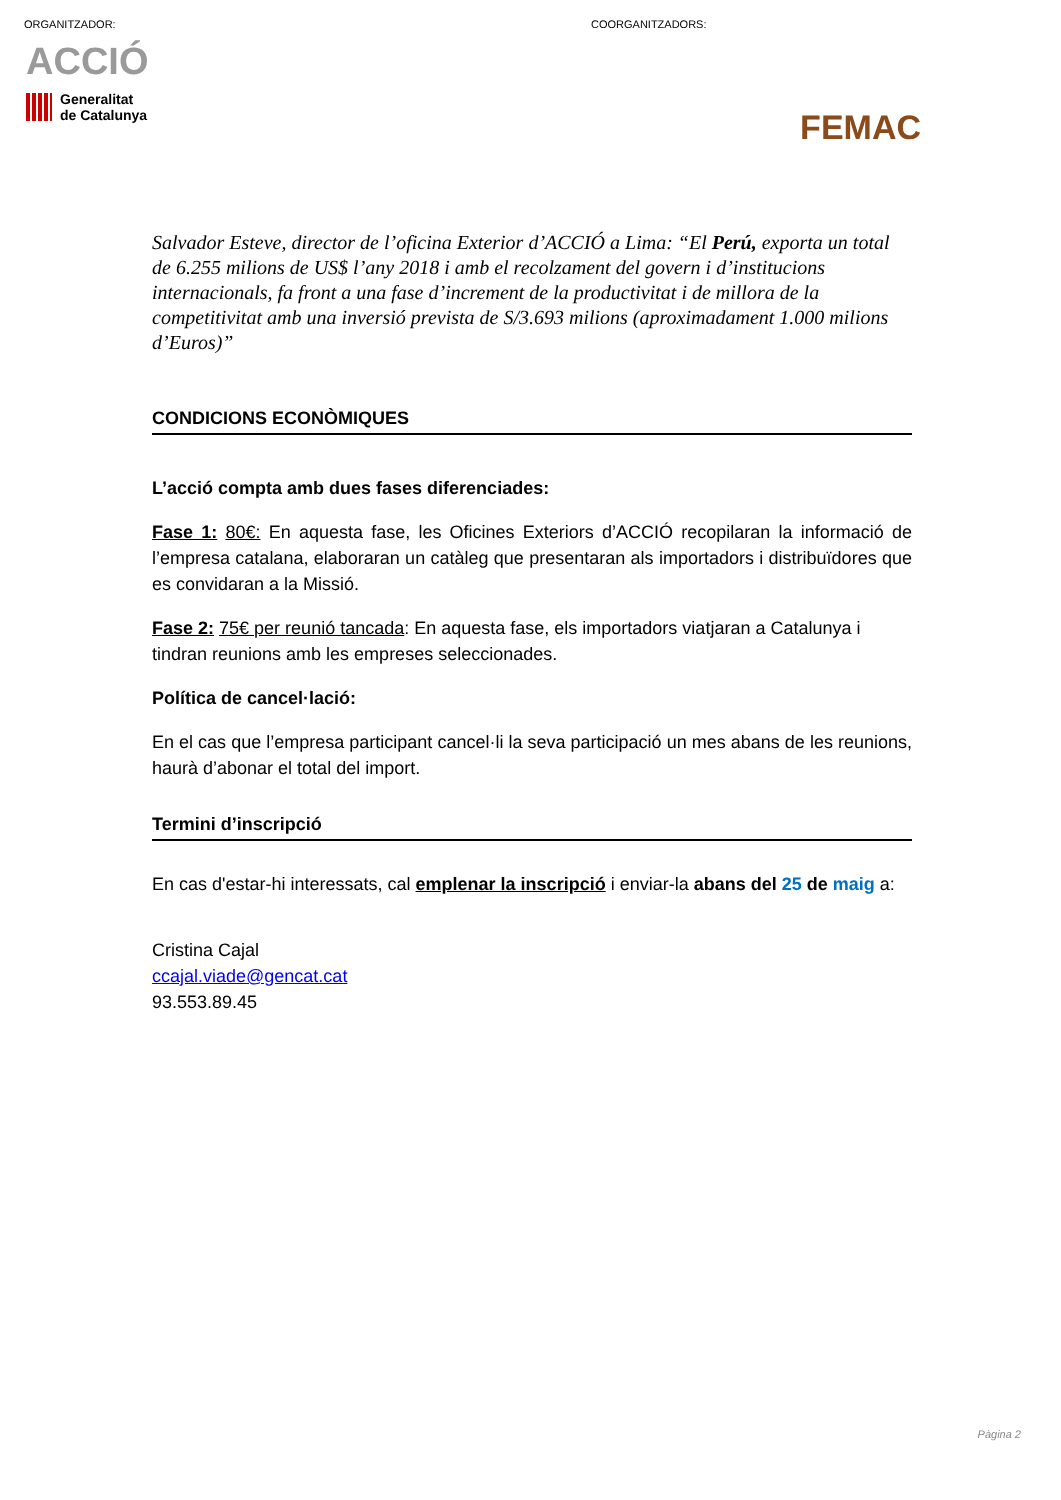ORGANITZADOR: COORGANITZADORS:
ACCIÓ
Generalitat
de Catalunya
FEMAC
Salvador Esteve, director de l’oficina Exterior d’ACCIÓ a Lima: “El Perú, exporta un total de 6.255 milions de US$ l’any 2018 i amb el recolzament del govern i d’institucions internacionals, fa front a una fase d’increment de la productivitat i de millora de la competitivitat amb una inversió prevista de S/3.693 milions (aproximadament 1.000 milions d’Euros)”
CONDICIONS ECONÒMIQUES
L’acció compta amb dues fases diferenciades:
Fase 1: 80€: En aquesta fase, les Oficines Exteriors d’ACCIÓ recopilaran la informació de l’empresa catalana, elaboraran un catàleg que presentaran als importadors i distribuïdores que es convidaran a la Missió.
Fase 2: 75€ per reunió tancada: En aquesta fase, els importadors viatjaran a Catalunya i tindran reunions amb les empreses seleccionades.
Política de cancel·lació:
En el cas que l’empresa participant cancel·li la seva participació un mes abans de les reunions, haurà d’abonar el total del import.
Termini d’inscripció
En cas d'estar-hi interessats, cal emplenar la inscripció i enviar-la abans del 25 de maig a:
Cristina Cajal
ccajal.viade@gencat.cat
93.553.89.45
Pàgina 2